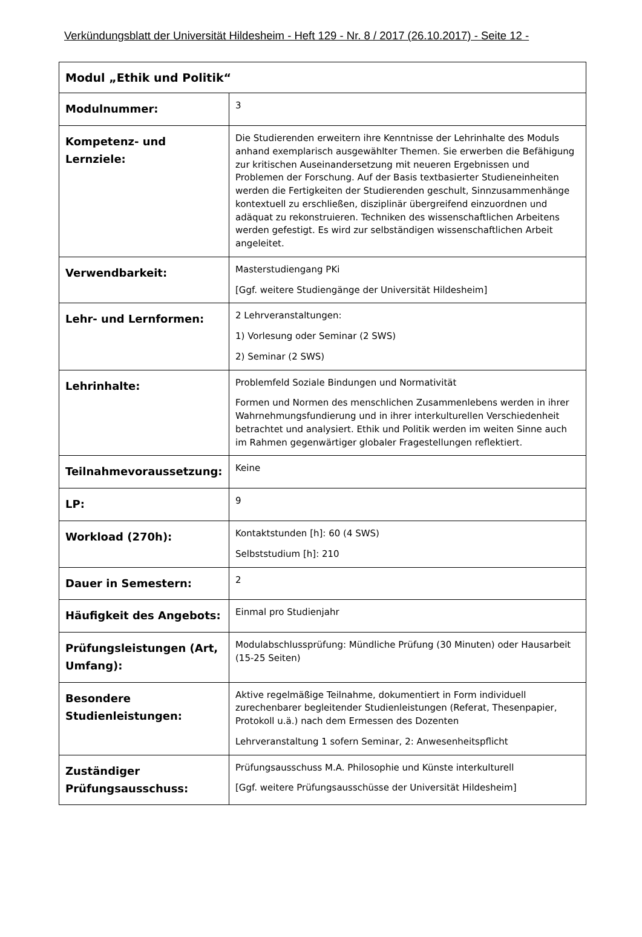Verkündungsblatt der Universität Hildesheim - Heft 129 - Nr. 8 / 2017 (26.10.2017) - Seite 12 -
| Modul „Ethik und Politik“ | |
| --- | --- |
| Modulnummer: | 3 |
| Kompetenz- und Lernziele: | Die Studierenden erweitern ihre Kenntnisse der Lehrinhalte des Moduls anhand exemplarisch ausgewählter Themen. Sie erwerben die Befähigung zur kritischen Auseinandersetzung mit neueren Ergebnissen und Problemen der Forschung. Auf der Basis textbasierter Studieneinheiten werden die Fertigkeiten der Studierenden geschult, Sinnzusammenhänge kontextuell zu erschließen, disziplinär übergreifend einzuordnen und adäquat zu rekonstruieren. Techniken des wissenschaftlichen Arbeitens werden gefestigt. Es wird zur selbständigen wissenschaftlichen Arbeit angeleitet. |
| Verwendbarkeit: | Masterstudiengang PKi [Ggf. weitere Studiengänge der Universität Hildesheim] |
| Lehr- und Lernformen: | 2 Lehrveranstaltungen: 1) Vorlesung oder Seminar (2 SWS) 2) Seminar (2 SWS) |
| Lehrinhalte: | Problemfeld Soziale Bindungen und Normativität Formen und Normen des menschlichen Zusammenlebens werden in ihrer Wahrnehmungsfundierung und in ihrer interkulturellen Verschiedenheit betrachtet und analysiert. Ethik und Politik werden im weiten Sinne auch im Rahmen gegenwärtiger globaler Fragestellungen reflektiert. |
| Teilnahmevoraussetzung: | Keine |
| LP: | 9 |
| Workload (270h): | Kontaktstunden [h]: 60 (4 SWS) Selbststudium [h]: 210 |
| Dauer in Semestern: | 2 |
| Häufigkeit des Angebots: | Einmal pro Studienjahr |
| Prüfungsleistungen (Art, Umfang): | Modulabschlussprüfung: Mündliche Prüfung (30 Minuten) oder Hausarbeit (15-25 Seiten) |
| Besondere Studienleistungen: | Aktive regelmäßige Teilnahme, dokumentiert in Form individuell zurechenbarer begleitender Studienleistungen (Referat, Thesenpapier, Protokoll u.ä.) nach dem Ermessen des Dozenten Lehrveranstaltung 1 sofern Seminar, 2: Anwesenheitspflicht |
| Zuständiger Prüfungsausschuss: | Prüfungsausschuss M.A. Philosophie und Künste interkulturell [Ggf. weitere Prüfungsausschüsse der Universität Hildesheim] |